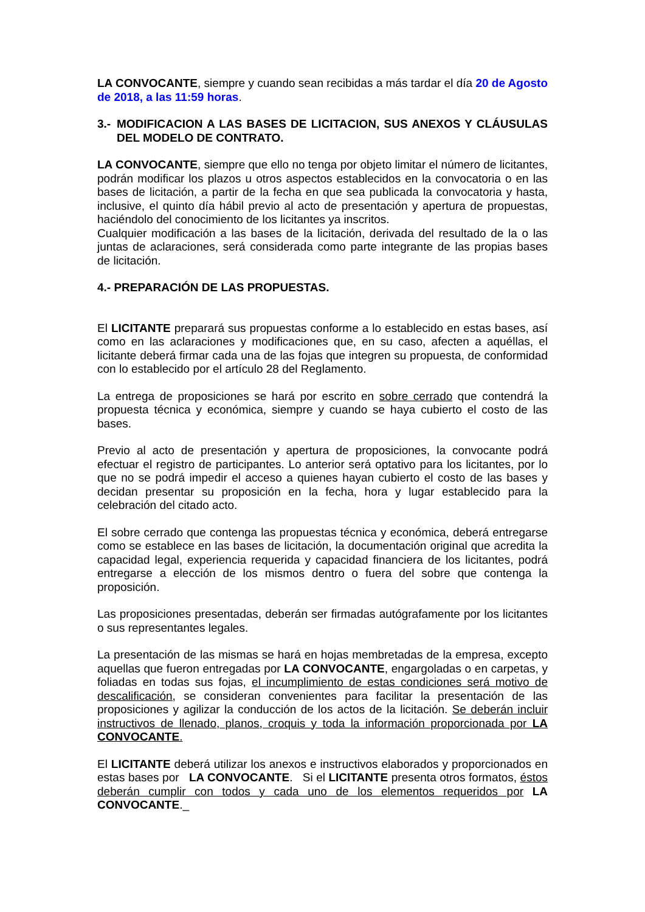LA CONVOCANTE, siempre y cuando sean recibidas a más tardar el día 20 de Agosto de 2018, a las 11:59 horas.
3.- MODIFICACION A LAS BASES DE LICITACION, SUS ANEXOS Y CLÁUSULAS DEL MODELO DE CONTRATO.
LA CONVOCANTE, siempre que ello no tenga por objeto limitar el número de licitantes, podrán modificar los plazos u otros aspectos establecidos en la convocatoria o en las bases de licitación, a partir de la fecha en que sea publicada la convocatoria y hasta, inclusive, el quinto día hábil previo al acto de presentación y apertura de propuestas, haciéndolo del conocimiento de los licitantes ya inscritos.
Cualquier modificación a las bases de la licitación, derivada del resultado de la o las juntas de aclaraciones, será considerada como parte integrante de las propias bases de licitación.
4.- PREPARACIÓN DE LAS PROPUESTAS.
El LICITANTE preparará sus propuestas conforme a lo establecido en estas bases, así como en las aclaraciones y modificaciones que, en su caso, afecten a aquéllas, el licitante deberá firmar cada una de las fojas que integren su propuesta, de conformidad con lo establecido por el artículo 28 del Reglamento.
La entrega de proposiciones se hará por escrito en sobre cerrado que contendrá la propuesta técnica y económica, siempre y cuando se haya cubierto el costo de las bases.
Previo al acto de presentación y apertura de proposiciones, la convocante podrá efectuar el registro de participantes. Lo anterior será optativo para los licitantes, por lo que no se podrá impedir el acceso a quienes hayan cubierto el costo de las bases y decidan presentar su proposición en la fecha, hora y lugar establecido para la celebración del citado acto.
El sobre cerrado que contenga las propuestas técnica y económica, deberá entregarse como se establece en las bases de licitación, la documentación original que acredita la capacidad legal, experiencia requerida y capacidad financiera de los licitantes, podrá entregarse a elección de los mismos dentro o fuera del sobre que contenga la proposición.
Las proposiciones presentadas, deberán ser firmadas autógrafamente por los licitantes o sus representantes legales.
La presentación de las mismas se hará en hojas membretadas de la empresa, excepto aquellas que fueron entregadas por LA CONVOCANTE, engargoladas o en carpetas, y foliadas en todas sus fojas, el incumplimiento de estas condiciones será motivo de descalificación, se consideran convenientes para facilitar la presentación de las proposiciones y agilizar la conducción de los actos de la licitación. Se deberán incluir instructivos de llenado, planos, croquis y toda la información proporcionada por LA CONVOCANTE.
El LICITANTE deberá utilizar los anexos e instructivos elaborados y proporcionados en estas bases por LA CONVOCANTE. Si el LICITANTE presenta otros formatos, éstos deberán cumplir con todos y cada uno de los elementos requeridos por LA CONVOCANTE._